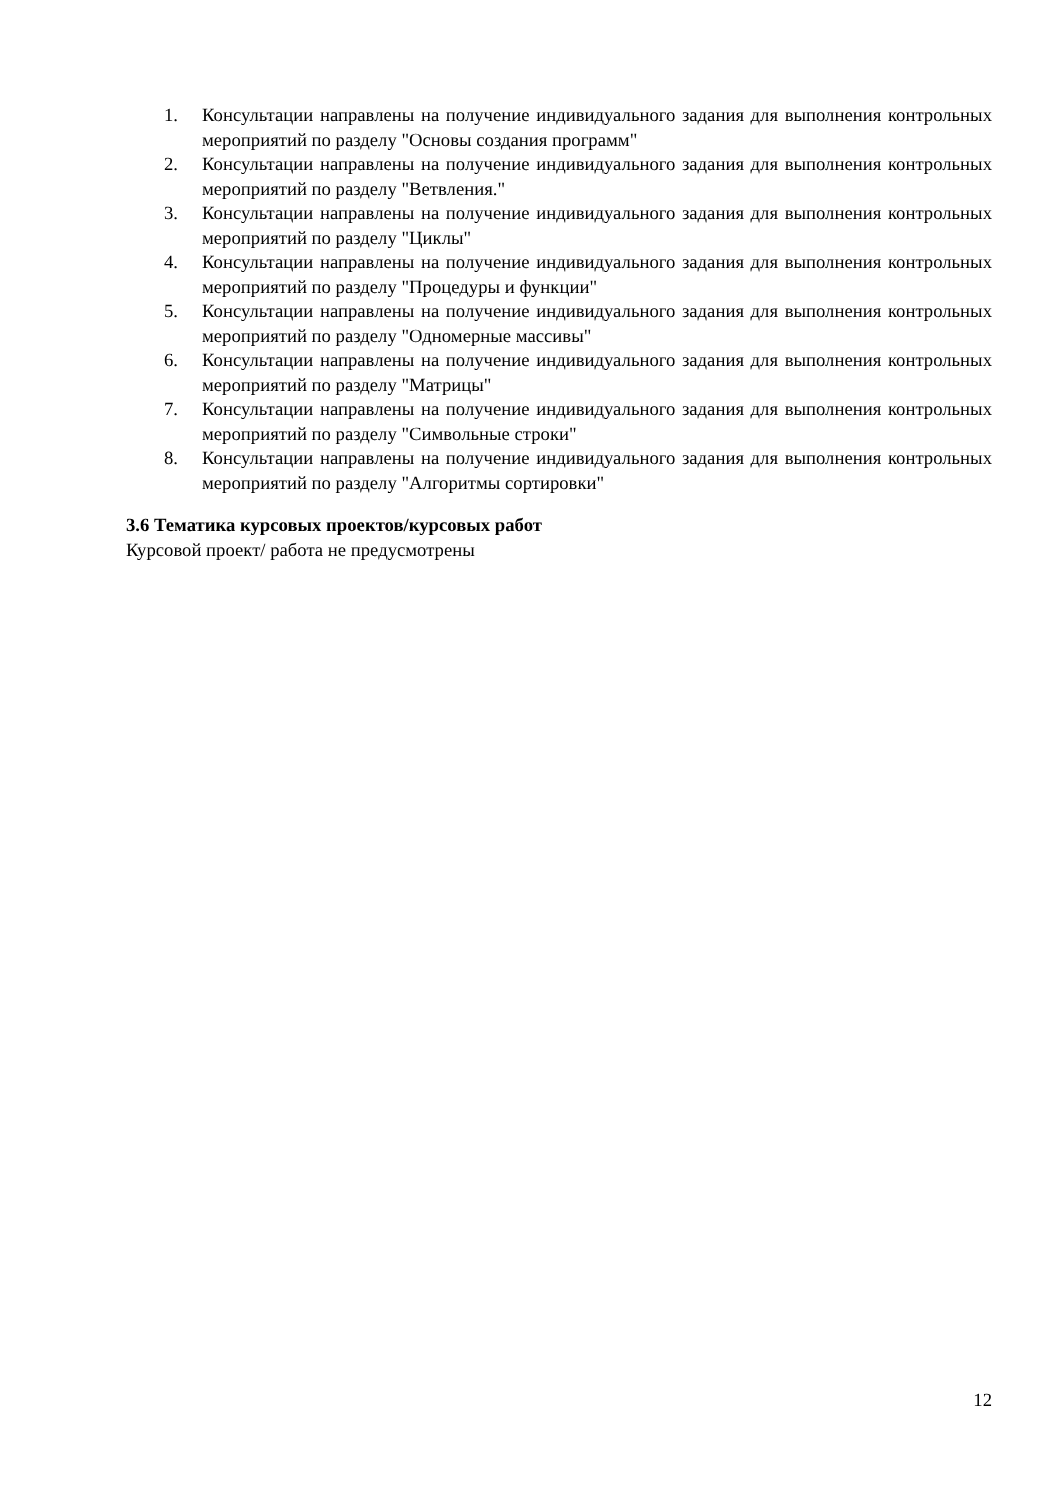1. Консультации направлены на получение индивидуального задания для выполнения контрольных мероприятий по разделу "Основы создания программ"
2. Консультации направлены на получение индивидуального задания для выполнения контрольных мероприятий по разделу "Ветвления."
3. Консультации направлены на получение индивидуального задания для выполнения контрольных мероприятий по разделу "Циклы"
4. Консультации направлены на получение индивидуального задания для выполнения контрольных мероприятий по разделу "Процедуры и функции"
5. Консультации направлены на получение индивидуального задания для выполнения контрольных мероприятий по разделу "Одномерные массивы"
6. Консультации направлены на получение индивидуального задания для выполнения контрольных мероприятий по разделу "Матрицы"
7. Консультации направлены на получение индивидуального задания для выполнения контрольных мероприятий по разделу "Символьные строки"
8. Консультации направлены на получение индивидуального задания для выполнения контрольных мероприятий по разделу "Алгоритмы сортировки"
3.6 Тематика курсовых проектов/курсовых работ
Курсовой проект/ работа не предусмотрены
12